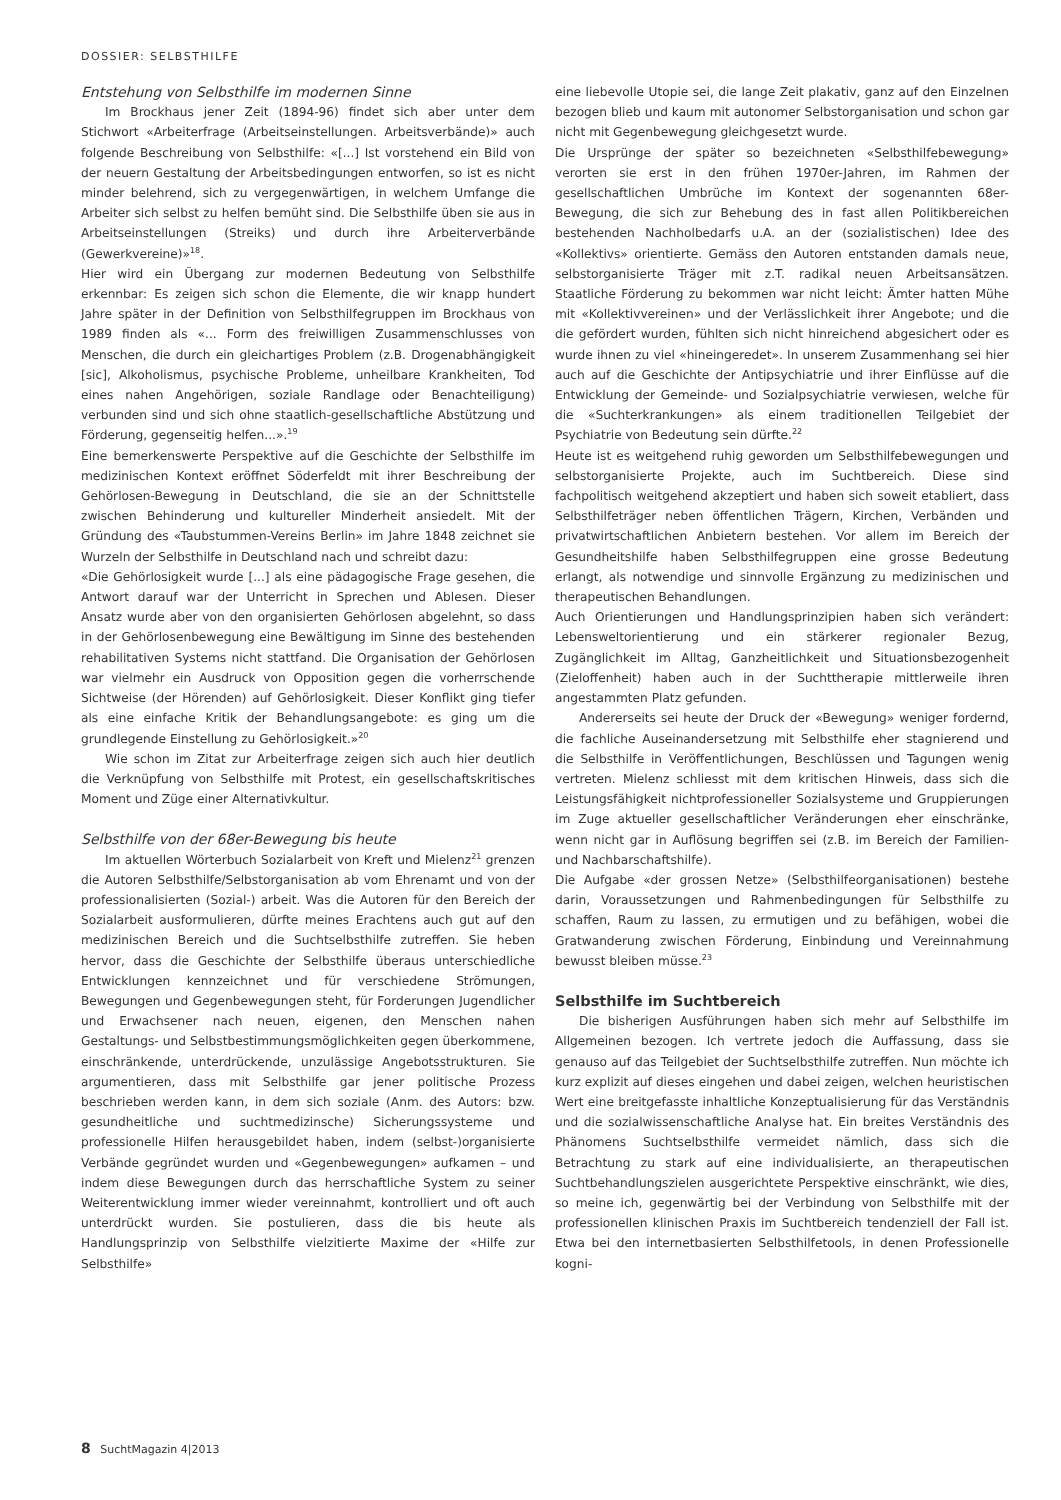DOSSIER: SELBSTHILFE
Entstehung von Selbsthilfe im modernen Sinne
Im Brockhaus jener Zeit (1894-96) findet sich aber unter dem Stichwort «Arbeiterfrage (Arbeitseinstellungen. Arbeitsverbände)» auch folgende Beschreibung von Selbsthilfe: «[...] Ist vorstehend ein Bild von der neuern Gestaltung der Arbeitsbedingungen entworfen, so ist es nicht minder belehrend, sich zu vergegenwärtigen, in welchem Umfange die Arbeiter sich selbst zu helfen bemüht sind. Die Selbsthilfe üben sie aus in Arbeitseinstellungen (Streiks) und durch ihre Arbeiterverbände (Gewerkvereine)»<sup>18</sup>.
Hier wird ein Übergang zur modernen Bedeutung von Selbsthilfe erkennbar: Es zeigen sich schon die Elemente, die wir knapp hundert Jahre später in der Definition von Selbsthilfegruppen im Brockhaus von 1989 finden als «... Form des freiwilligen Zusammenschlusses von Menschen, die durch ein gleichartiges Problem (z.B. Drogenabhängigkeit [sic], Alkoholismus, psychische Probleme, unheilbare Krankheiten, Tod eines nahen Angehörigen, soziale Randlage oder Benachteiligung) verbunden sind und sich ohne staatlich-gesellschaftliche Abstützung und Förderung, gegenseitig helfen...».<sup>19</sup>
Eine bemerkenswerte Perspektive auf die Geschichte der Selbsthilfe im medizinischen Kontext eröffnet Söderfeldt mit ihrer Beschreibung der Gehörlosen-Bewegung in Deutschland, die sie an der Schnittstelle zwischen Behinderung und kultureller Minderheit ansiedelt. Mit der Gründung des «Taubstummen-Vereins Berlin» im Jahre 1848 zeichnet sie Wurzeln der Selbsthilfe in Deutschland nach und schreibt dazu:
«Die Gehörlosigkeit wurde [...] als eine pädagogische Frage gesehen, die Antwort darauf war der Unterricht in Sprechen und Ablesen. Dieser Ansatz wurde aber von den organisierten Gehörlosen abgelehnt, so dass in der Gehörlosenbewegung eine Bewältigung im Sinne des bestehenden rehabilitativen Systems nicht stattfand. Die Organisation der Gehörlosen war vielmehr ein Ausdruck von Opposition gegen die vorherrschende Sichtweise (der Hörenden) auf Gehörlosigkeit. Dieser Konflikt ging tiefer als eine einfache Kritik der Behandlungsangebote: es ging um die grundlegende Einstellung zu Gehörlosigkeit.»<sup>20</sup>
Wie schon im Zitat zur Arbeiterfrage zeigen sich auch hier deutlich die Verknüpfung von Selbsthilfe mit Protest, ein gesellschaftskritisches Moment und Züge einer Alternativkultur.
Selbsthilfe von der 68er-Bewegung bis heute
Im aktuellen Wörterbuch Sozialarbeit von Kreft und Mielenz<sup>21</sup> grenzen die Autoren Selbsthilfe/Selbstorganisation ab vom Ehrenamt und von der professionalisierten (Sozial-) arbeit. Was die Autoren für den Bereich der Sozialarbeit ausformulieren, dürfte meines Erachtens auch gut auf den medizinischen Bereich und die Suchtselbsthilfe zutreffen. Sie heben hervor, dass die Geschichte der Selbsthilfe überaus unterschiedliche Entwicklungen kennzeichnet und für verschiedene Strömungen, Bewegungen und Gegenbewegungen steht, für Forderungen Jugendlicher und Erwachsener nach neuen, eigenen, den Menschen nahen Gestaltungs- und Selbstbestimmungsmöglichkeiten gegen überkommene, einschränkende, unterdrückende, unzulässige Angebotsstrukturen. Sie argumentieren, dass mit Selbsthilfe gar jener politische Prozess beschrieben werden kann, in dem sich soziale (Anm. des Autors: bzw. gesundheitliche und suchtmedizinsche) Sicherungssysteme und professionelle Hilfen herausgebildet haben, indem (selbst-)organisierte Verbände gegründet wurden und «Gegenbewegungen» aufkamen – und indem diese Bewegungen durch das herrschaftliche System zu seiner Weiterentwicklung immer wieder vereinnahmt, kontrolliert und oft auch unterdrückt wurden. Sie postulieren, dass die bis heute als Handlungsprinzip von Selbsthilfe vielzitierte Maxime der «Hilfe zur Selbsthilfe»
eine liebevolle Utopie sei, die lange Zeit plakativ, ganz auf den Einzelnen bezogen blieb und kaum mit autonomer Selbstorganisation und schon gar nicht mit Gegenbewegung gleichgesetzt wurde.
Die Ursprünge der später so bezeichneten «Selbsthilfebewegung» verorten sie erst in den frühen 1970er-Jahren, im Rahmen der gesellschaftlichen Umbrüche im Kontext der sogenannten 68er-Bewegung, die sich zur Behebung des in fast allen Politikbereichen bestehenden Nachholbedarfs u.A. an der (sozialistischen) Idee des «Kollektivs» orientierte. Gemäss den Autoren entstanden damals neue, selbstorganisierte Träger mit z.T. radikal neuen Arbeitsansätzen. Staatliche Förderung zu bekommen war nicht leicht: Ämter hatten Mühe mit «Kollektivvereinen» und der Verlässlichkeit ihrer Angebote; und die die gefördert wurden, fühlten sich nicht hinreichend abgesichert oder es wurde ihnen zu viel «hineingeredet». In unserem Zusammenhang sei hier auch auf die Geschichte der Antipsychiatrie und ihrer Einflüsse auf die Entwicklung der Gemeinde- und Sozialpsychiatrie verwiesen, welche für die «Suchterkrankungen» als einem traditionellen Teilgebiet der Psychiatrie von Bedeutung sein dürfte.<sup>22</sup>
Heute ist es weitgehend ruhig geworden um Selbsthilfebewegungen und selbstorganisierte Projekte, auch im Suchtbereich. Diese sind fachpolitisch weitgehend akzeptiert und haben sich soweit etabliert, dass Selbsthilfeträger neben öffentlichen Trägern, Kirchen, Verbänden und privatwirtschaftlichen Anbietern bestehen. Vor allem im Bereich der Gesundheitshilfe haben Selbsthilfegruppen eine grosse Bedeutung erlangt, als notwendige und sinnvolle Ergänzung zu medizinischen und therapeutischen Behandlungen.
Auch Orientierungen und Handlungsprinzipien haben sich verändert: Lebensweltorientierung und ein stärkerer regionaler Bezug, Zugänglichkeit im Alltag, Ganzheitlichkeit und Situationsbezogenheit (Zieloffenheit) haben auch in der Suchttherapie mittlerweile ihren angestammten Platz gefunden.
Andererseits sei heute der Druck der «Bewegung» weniger fordernd, die fachliche Auseinandersetzung mit Selbsthilfe eher stagnierend und die Selbsthilfe in Veröffentlichungen, Beschlüssen und Tagungen wenig vertreten. Mielenz schliesst mit dem kritischen Hinweis, dass sich die Leistungsfähigkeit nichtprofessioneller Sozialsysteme und Gruppierungen im Zuge aktueller gesellschaftlicher Veränderungen eher einschränke, wenn nicht gar in Auflösung begriffen sei (z.B. im Bereich der Familien- und Nachbarschaftshilfe).
Die Aufgabe «der grossen Netze» (Selbsthilfeorganisationen) bestehe darin, Voraussetzungen und Rahmenbedingungen für Selbsthilfe zu schaffen, Raum zu lassen, zu ermutigen und zu befähigen, wobei die Gratwanderung zwischen Förderung, Einbindung und Vereinnahmung bewusst bleiben müsse.<sup>23</sup>
Selbsthilfe im Suchtbereich
Die bisherigen Ausführungen haben sich mehr auf Selbsthilfe im Allgemeinen bezogen. Ich vertrete jedoch die Auffassung, dass sie genauso auf das Teilgebiet der Suchtselbsthilfe zutreffen. Nun möchte ich kurz explizit auf dieses eingehen und dabei zeigen, welchen heuristischen Wert eine breitgefasste inhaltliche Konzeptualisierung für das Verständnis und die sozialwissenschaftliche Analyse hat. Ein breites Verständnis des Phänomens Suchtselbsthilfe vermeidet nämlich, dass sich die Betrachtung zu stark auf eine individualisierte, an therapeutischen Suchtbehandlungszielen ausgerichtete Perspektive einschränkt, wie dies, so meine ich, gegenwärtig bei der Verbindung von Selbsthilfe mit der professionellen klinischen Praxis im Suchtbereich tendenziell der Fall ist. Etwa bei den internetbasierten Selbsthilfetools, in denen Professionelle kogni-
8 SuchtMagazin 4|2013